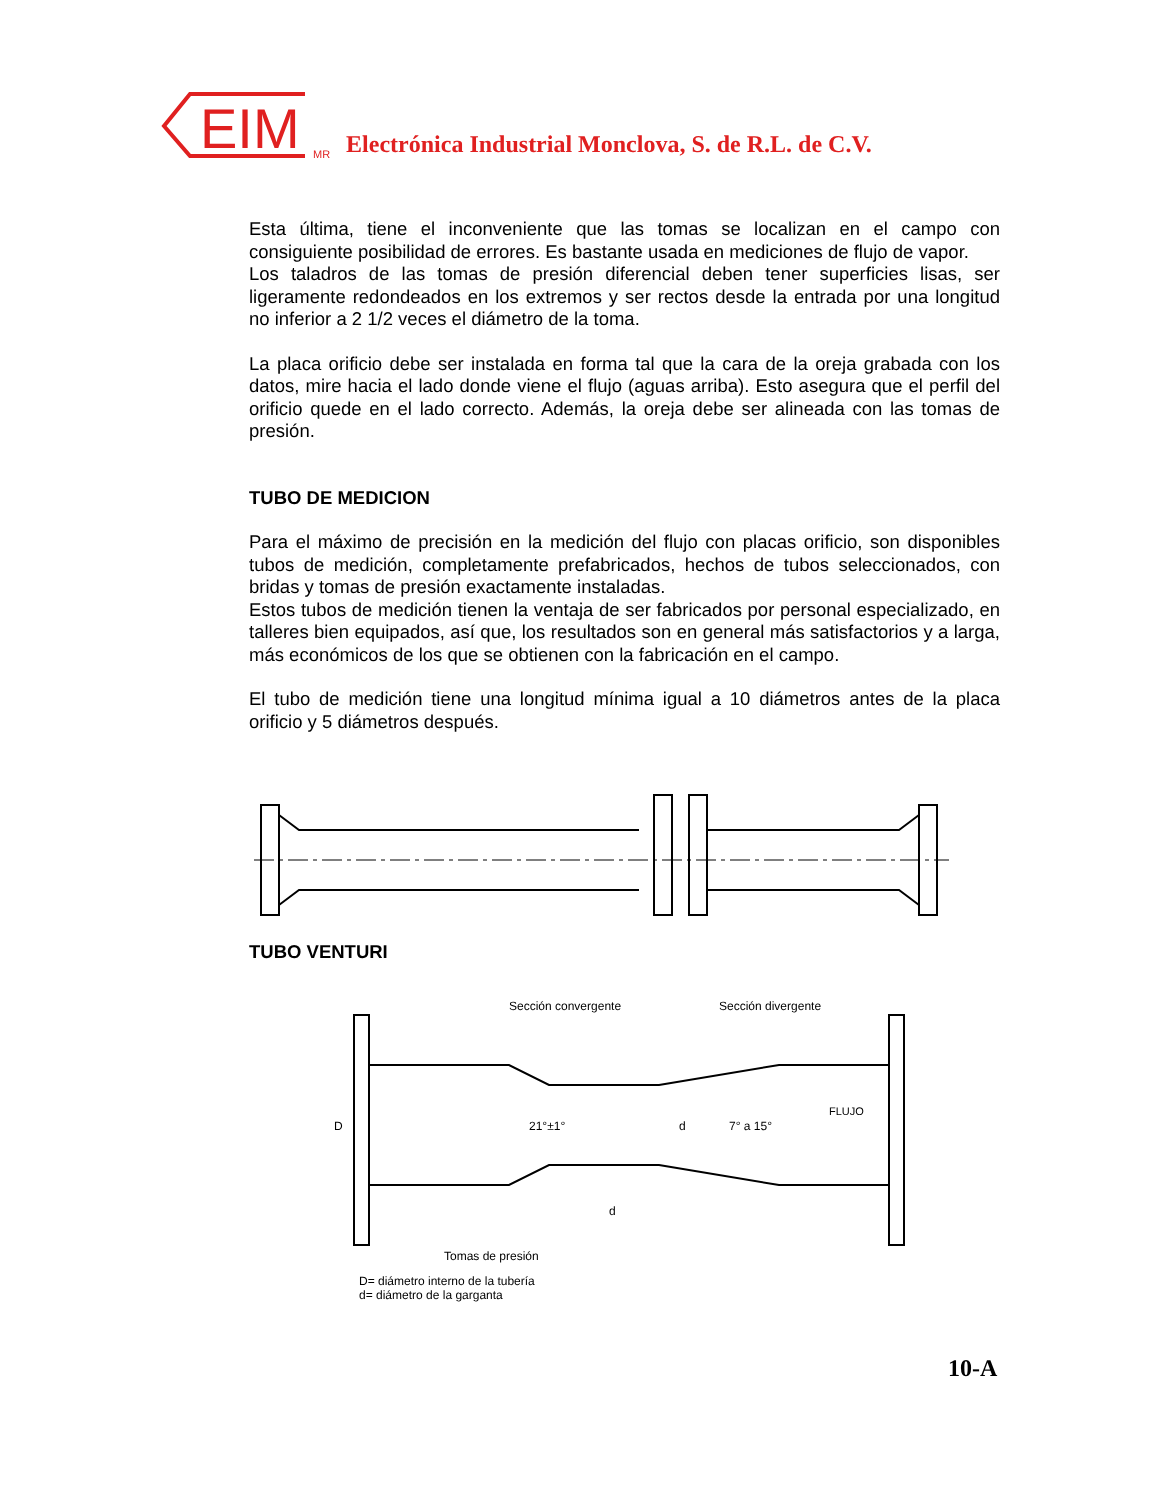EIM
MR Electrónica Industrial Monclova, S. de R.L. de C.V.
Esta última, tiene el inconveniente que las tomas se localizan en el campo con consiguiente posibilidad de errores. Es bastante usada en mediciones de flujo de vapor.
Los taladros de las tomas de presión diferencial deben tener superficies lisas, ser ligeramente redondeados en los extremos y ser rectos desde la entrada por una longitud no inferior a 2 1/2 veces el diámetro de la toma.
La placa orificio debe ser instalada en forma tal que la cara de la oreja grabada con los datos, mire hacia el lado donde viene el flujo (aguas arriba). Esto asegura que el perfil del orificio quede en el lado correcto. Además, la oreja debe ser alineada con las tomas de presión.
TUBO DE MEDICION
Para el máximo de precisión en la medición del flujo con placas orificio, son disponibles tubos de medición, completamente prefabricados, hechos de tubos seleccionados, con bridas y tomas de presión exactamente instaladas.
Estos tubos de medición tienen la ventaja de ser fabricados por personal especializado, en talleres bien equipados, así que, los resultados son en general más satisfactorios y a larga, más económicos de los que se obtienen con la fabricación en el campo.
El tubo de medición tiene una longitud mínima igual a 10 diámetros antes de la placa orificio y 5 diámetros después.
TUBO VENTURI
Sección convergente
Sección divergente
D
21°±1°
d
7° a 15°
FLUJO
d
Tomas de presión
D= diámetro interno de la tubería
d= diámetro de la garganta
10-A